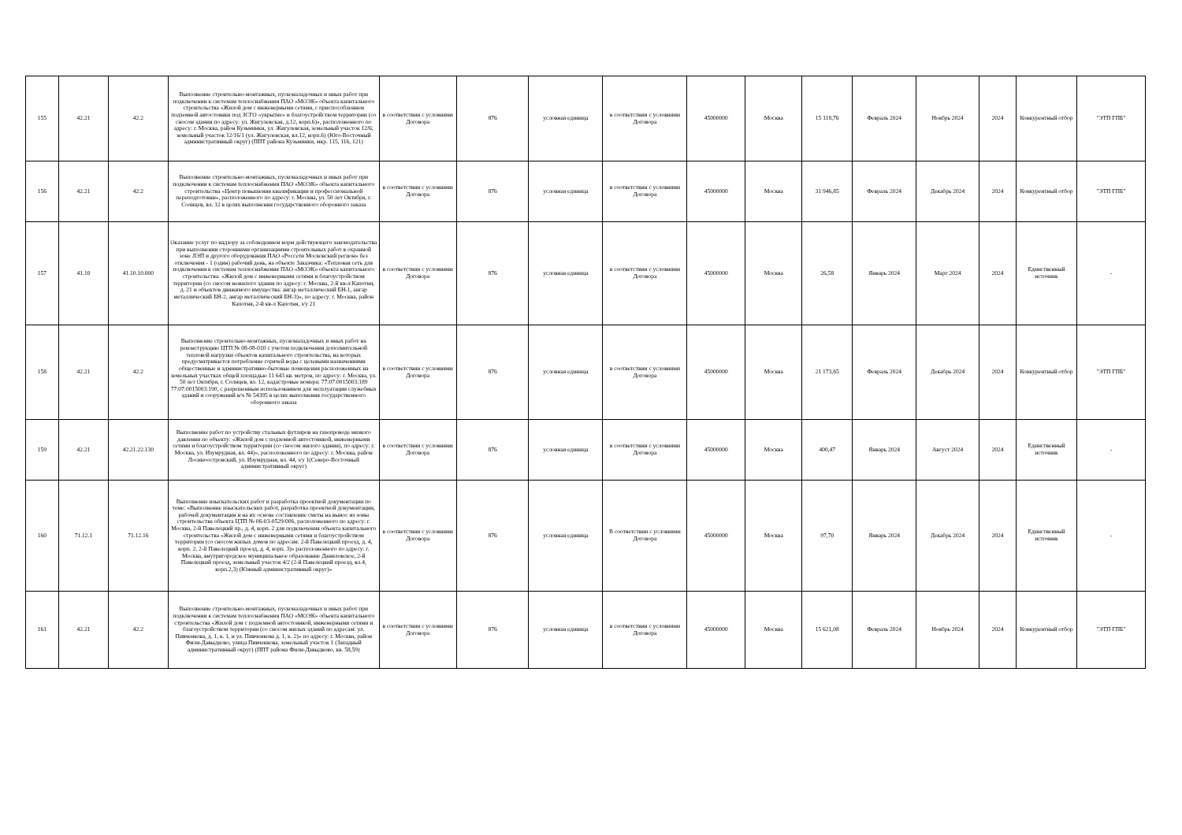| 155 | 42.21 | 42.2 | Выполнение строительно-монтажных, пусконаладочных и иных работ при подключении к системам теплоснабжения ПАО «МОЭК» объекта капитального строительства «Жилой дом с инженерными сетями, с приспособлением подземной автостоянки под ЗСГО «укрытие» и благоустройством территории (со сносом здания по адресу: ул. Жигулевская, д.12, корп.6)», расположенного по адресу: г. Москва, район Кузьминки, ул. Жигулевская, земельный участок 12/6; земельный участок 12/16/1 (ул. Жигулевская, вл.12, корп.6) (Юго-Восточный административный округ) (ППТ района Кузьминки, мкр. 115, 116, 121) | в соответствии с условиями Договора | 876 | условная единица | в соответствии с условиями Договора | 45000000 | Москва | 15 118,76 | Февраль 2024 | Ноябрь 2024 | 2024 | Конкурентный отбор | "ЭТП ГПБ" |
| 156 | 42.21 | 42.2 | Выполнение строительно-монтажных, пусконаладочных и иных работ при подключении к системам теплоснабжения ПАО «МОЭК» объекта капитального строительства «Центр повышения квалификации и профессиональной переподготовки», расположенного по адресу: г. Москва, ул. 50 лет Октября, г. Солнцев, вл. 12 в целях выполнения государственного оборонного заказа | в соответствии с условиями Договора | 876 | условная единица | в соответствии с условиями Договора | 45000000 | Москва | 31 946,85 | Февраль 2024 | Декабрь 2024 | 2024 | Конкурентный отбор | "ЭТП ГПБ" |
| 157 | 41.10 | 41.10.10.000 | Оказание услуг по надзору за соблюдением норм действующего законодательства при выполнении сторонними организациями строительных работ в охранной зоне ЛЭП и другого оборудования ПАО «Россети Московский регион» без отключения - 1 (один) рабочий день, на объекте Заказчика: «Тепловая сеть для подключения к системам теплоснабжения ПАО «МОЭК» объекта капитального строительства: «Жилой дом с инженерными сетями и благоустройством территории (со сносом нежилого здания по адресу: г. Москва, 2-й кв-л Капотня, д. 21 и объектов движимого имущества: ангар металлический БН-1, ангар металлический БН-2, ангар металлический БН-3)», по адресу: г. Москва, район Капотня, 2-й кв-л Капотня, з/у 21 | в соответствии с условиями Договора | 876 | условная единица | в соответствии с условиями Договора | 45000000 | Москва | 26,58 | Январь 2024 | Март 2024 | 2024 | Единственный источник | - |
| 158 | 42.21 | 42.2 | Выполнение строительно-монтажных, пусконаладочных и иных работ на реконструкцию ЦТП № 08-08-010 с учетом подключения дополнительной тепловой нагрузки объектов капитального строительства, на которых предусматривается потребление горячей воды с целевыми назначениями общественные и административно-бытовые помещения расположенных на земельных участках общей площадью 11 643 кв. метров, по адресу: г. Москва, ул. 50 лет Октября, г. Солнцев, вл. 12, кадастровые номера: 77:07:0015003:189 77:07:0015003:190, с разрешенным использованием для эксплуатации служебных зданий и сооружений в/ч № 54395 в целях выполнения государственного оборонного заказа | в соответствии с условиями Договора | 876 | условная единица | в соответствии с условиями Договора | 45000000 | Москва | 21 173,65 | Февраль 2024 | Декабрь 2024 | 2024 | Конкурентный отбор | "ЭТП ГПБ" |
| 159 | 42.21 | 42.21.22.130 | Выполнение работ по устройству стальных футляров на газопроводе низкого давления по объекту: «Жилой дом с подземной автостоянкой, инженерными сетями и благоустройством территории (со сносом жилого здания), по адресу: г. Москва, ул. Изумрудная, вл. 44)», расположенного по адресу: г. Москва, район Лосиноостровский, ул. Изумрудная, вл. 44, з/у 1(Северо-Восточный административный округ) | в соответствии с условиями Договора | 876 | условная единица | в соответствии с условиями Договора | 45000000 | Москва | 400,47 | Январь 2024 | Август 2024 | 2024 | Единственный источник | - |
| 160 | 71.12.1 | 71.12.16 | Выполнение изыскательских работ и разработка проектной документации по теме: «Выполнение изыскательских работ, разработка проектной документации, рабочей документации и на их основе составление сметы на вынос из зоны строительства объекта ЦТП № 06-03-0529/006, расположенного по адресу: г. Москва, 2-й Павелецкий пр., д. 4, корп. 2 для подключения объекта капитального строительства «Жилой дом с инженерными сетями и благоустройством территории (со сносом жилых домов по адресам: 2-й Павелецкий проезд, д. 4, корп. 2, 2-й Павелецкий проезд, д. 4, корп. 3)» расположенного по адресу: г. Москва, внутригородское муниципальное образование Даниловское, 2-й Павелецкий проезд, земельный участок 4/2 (2-й Павелецкий проезд, вл.4, корп.2,3) (Южный административный округ)» | в соответствии с условиями Договора | 876 | условная единица | В соответствии с условиями Договора | 45000000 | Москва | 97,70 | Январь 2024 | Декабрь 2024 | 2024 | Единственный источник | - |
| 161 | 42.21 | 42.2 | Выполнение строительно-монтажных, пусконаладочных и иных работ при подключении к системам теплоснабжения ПАО «МОЭК» объекта капитального строительства «Жилой дом с подземной автостоянкой, инженерными сетями и благоустройством территории (со сносом жилых зданий по адресам: ул. Пивченкова, д. 1, к. 1, и ул. Пивченкова д. 1, к. 2)» по адресу: г. Москва, район Фили-Давыдково, улица Пивченкова, земельный участок 1 (Западный административный округ) (ППТ района Фили-Давыдково, кв. 58,59) | в соответствии с условиями Договора | 876 | условная единица | в соответствии с условиями Договора | 45000000 | Москва | 15 621,08 | Февраль 2024 | Ноябрь 2024 | 2024 | Конкурентный отбор | "ЭТП ГПБ" |